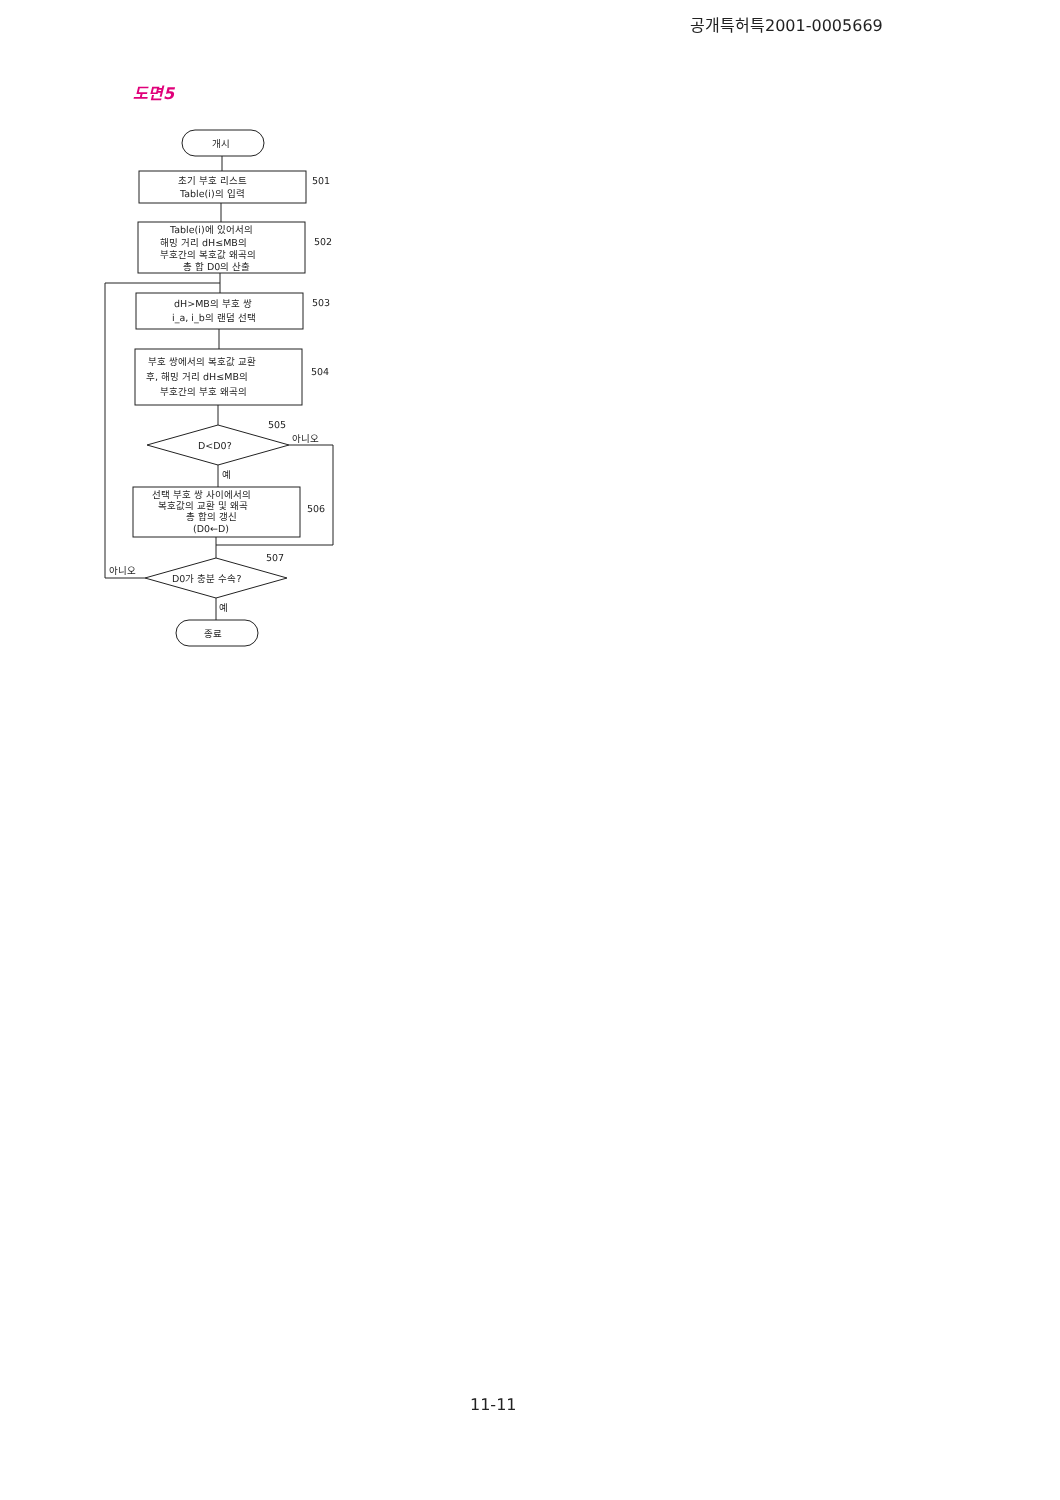공개특허특2001-0005669
도면5
개시
초기 부호 리스트
Table(i)의 입력
501
Table(i)에 있어서의
해밍 거리 dH≤MB의
부호간의 복호값 왜곡의
총 합 D0의 산출
502
dH>MB의 부호 쌍
i_a, i_b의 랜덤 선택
503
부호 쌍에서의 복호값 교환
후, 해밍 거리 dH≤MB의
부호간의 부호 왜곡의
504
D<D0?
505
아니오
예
선택 부호 쌍 사이에서의
복호값의 교환 및 왜곡
총 합의 갱신
(D0←D)
506
D0가 충분 수속?
507
아니오
예
종료
11-11